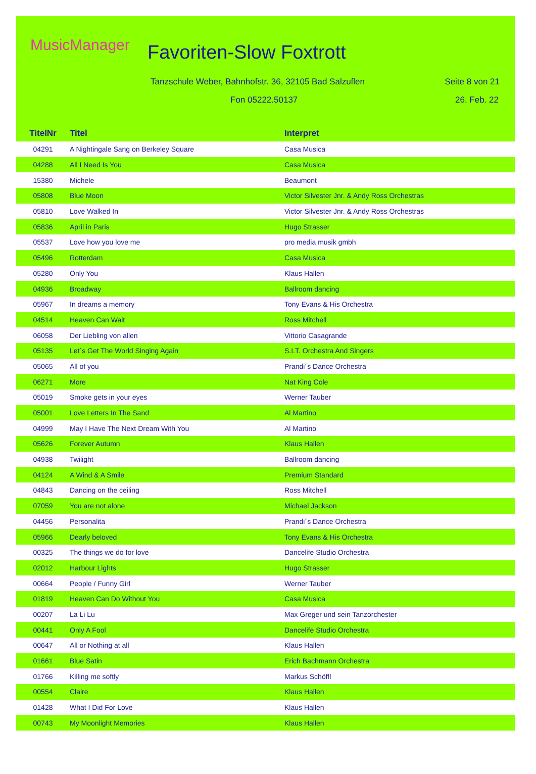MusicManager Favoriten-Slow Foxtrott
Tanzschule Weber, Bahnhofstr. 36, 32105 Bad Salzuflen
Seite 8 von 21
Fon 05222.50137 26. Feb. 22
| TitelNr | Titel | Interpret |
| --- | --- | --- |
| 04291 | A Nightingale Sang on Berkeley Square | Casa Musica |
| 04288 | All I Need Is You | Casa Musica |
| 15380 | Michele | Beaumont |
| 05808 | Blue Moon | Victor Silvester Jnr. & Andy Ross Orchestras |
| 05810 | Love Walked In | Victor Silvester Jnr. & Andy Ross Orchestras |
| 05836 | April in Paris | Hugo Strasser |
| 05537 | Love how you love me | pro media musik gmbh |
| 05496 | Rotterdam | Casa Musica |
| 05280 | Only You | Klaus Hallen |
| 04936 | Broadway | Ballroom dancing |
| 05967 | In dreams a memory | Tony Evans & His Orchestra |
| 04514 | Heaven Can Wait | Ross Mitchell |
| 06058 | Der Liebling von allen | Vittorio Casagrande |
| 05135 | Let´s Get The World Singing Again | S.I.T. Orchestra And Singers |
| 05065 | All of you | Prandi´s Dance Orchestra |
| 06271 | More | Nat King Cole |
| 05019 | Smoke gets in your eyes | Werner Tauber |
| 05001 | Love Letters In The Sand | Al Martino |
| 04999 | May I Have The Next Dream With You | Al Martino |
| 05626 | Forever Autumn | Klaus Hallen |
| 04938 | Twilight | Ballroom dancing |
| 04124 | A Wind & A Smile | Premium Standard |
| 04843 | Dancing on the ceiling | Ross Mitchell |
| 07059 | You are not alone | Michael Jackson |
| 04456 | Personalita | Prandi´s Dance Orchestra |
| 05966 | Dearly beloved | Tony Evans & His Orchestra |
| 00325 | The things we do for love | Dancelife Studio Orchestra |
| 02012 | Harbour Lights | Hugo Strasser |
| 00664 | People / Funny Girl | Werner Tauber |
| 01819 | Heaven Can Do Without You | Casa Musica |
| 00207 | La Li Lu | Max Greger und sein Tanzorchester |
| 00441 | Only A Fool | Dancelife Studio Orchestra |
| 00647 | All or Nothing at all | Klaus Hallen |
| 01661 | Blue Satin | Erich Bachmann Orchestra |
| 01766 | Killing me softly | Markus Schöffl |
| 00554 | Claire | Klaus Hallen |
| 01428 | What I Did For Love | Klaus Hallen |
| 00743 | My Moonlight Memories | Klaus Hallen |